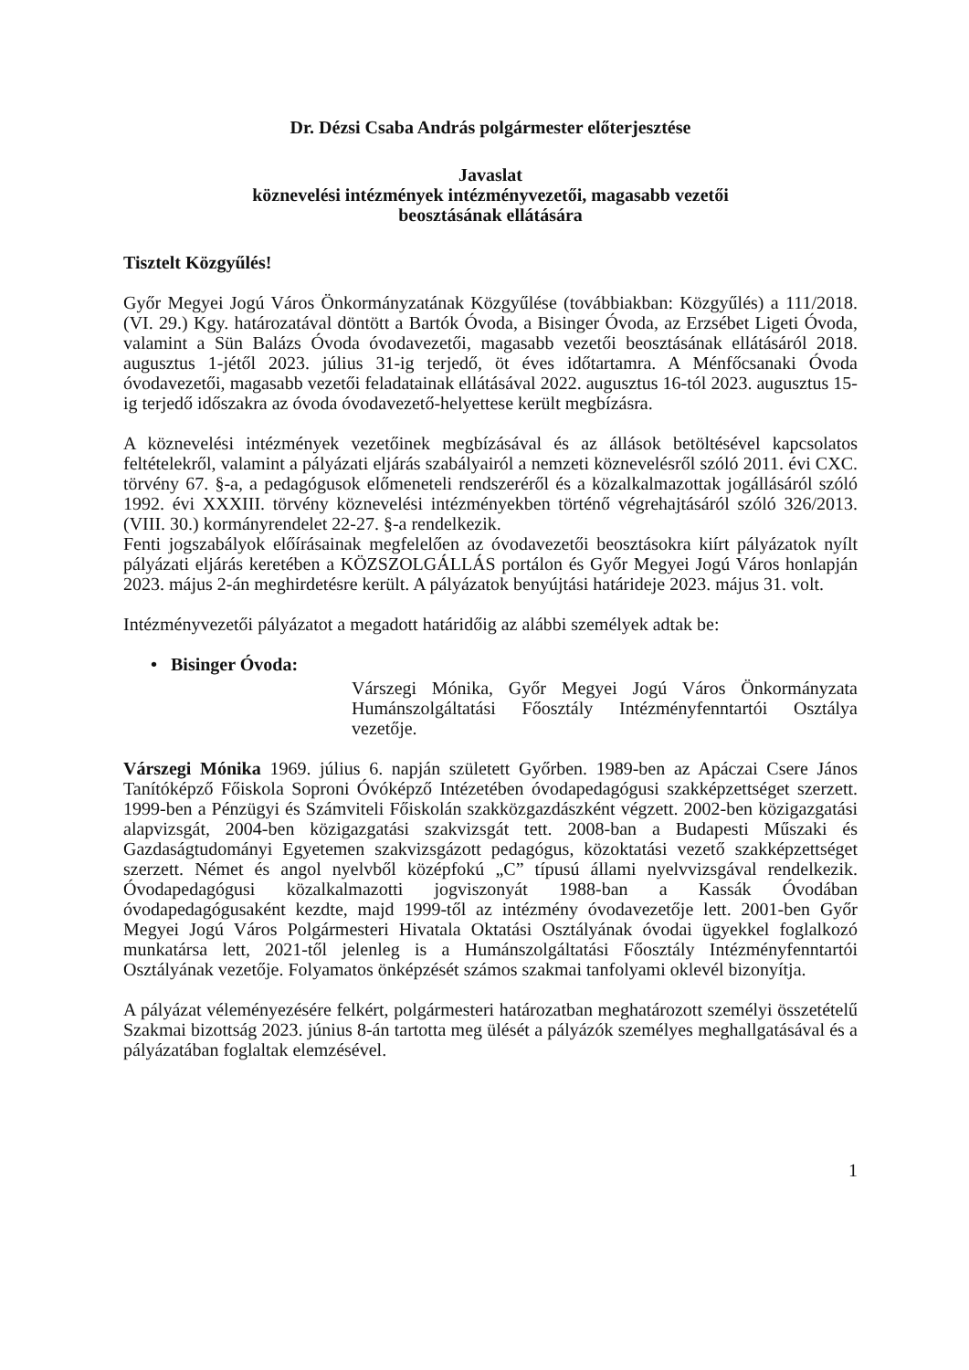Dr. Dézsi Csaba András polgármester előterjesztése
Javaslat
köznevelési intézmények intézményvezetői, magasabb vezetői
beosztásának ellátására
Tisztelt Közgyűlés!
Győr Megyei Jogú Város Önkormányzatának Közgyűlése (továbbiakban: Közgyűlés) a 111/2018. (VI. 29.) Kgy. határozatával döntött a Bartók Óvoda, a Bisinger Óvoda, az Erzsébet Ligeti Óvoda, valamint a Sün Balázs Óvoda óvodavezetői, magasabb vezetői beosztásának ellátásáról 2018. augusztus 1-jétől 2023. július 31-ig terjedő, öt éves időtartamra. A Ménfőcsanaki Óvoda óvodavezetői, magasabb vezetői feladatainak ellátásával 2022. augusztus 16-tól 2023. augusztus 15-ig terjedő időszakra az óvoda óvodavezető-helyettese került megbízásra.
A köznevelési intézmények vezetőinek megbízásával és az állások betöltésével kapcsolatos feltételekről, valamint a pályázati eljárás szabályairól a nemzeti köznevelésről szóló 2011. évi CXC. törvény 67. §-a, a pedagógusok előmeneteli rendszeréről és a közalkalmazottak jogállásáról szóló 1992. évi XXXIII. törvény köznevelési intézményekben történő végrehajtásáról szóló 326/2013. (VIII. 30.) kormányrendelet 22-27. §-a rendelkezik.
Fenti jogszabályok előírásainak megfelelően az óvodavezetői beosztásokra kiírt pályázatok nyílt pályázati eljárás keretében a KÖZSZOLGÁLLÁS portálon és Győr Megyei Jogú Város honlapján 2023. május 2-án meghirdetésre került. A pályázatok benyújtási határideje 2023. május 31. volt.
Intézményvezetői pályázatot a megadott határidőig az alábbi személyek adtak be:
• Bisinger Óvoda:
Várszegi Mónika, Győr Megyei Jogú Város Önkormányzata Humánszolgáltatási Főosztály Intézményfenntartói Osztálya vezetője.
Várszegi Mónika 1969. július 6. napján született Győrben. 1989-ben az Apáczai Csere János Tanítóképző Főiskola Soproni Óvóképző Intézetében óvodapedagógusi szakképzettséget szerzett. 1999-ben a Pénzügyi és Számviteli Főiskolán szakközgazdászként végzett. 2002-ben közigazgatási alapvizsgát, 2004-ben közigazgatási szakvizsgát tett. 2008-ban a Budapesti Műszaki és Gazdaságtudományi Egyetemen szakvizsgázott pedagógus, közoktatási vezető szakképzettséget szerzett. Német és angol nyelvből középfokú „C” típusú állami nyelvvizsgával rendelkezik. Óvodapedagógusi közalkalmazotti jogviszonyát 1988-ban a Kassák Óvodában óvodapedagógusaként kezdte, majd 1999-től az intézmény óvodavezetője lett. 2001-ben Győr Megyei Jogú Város Polgármesteri Hivatala Oktatási Osztályának óvodai ügyekkel foglalkozó munkatársa lett, 2021-től jelenleg is a Humánszolgáltatási Főosztály Intézményfenntartói Osztályának vezetője. Folyamatos önképzését számos szakmai tanfolyami oklevél bizonyítja.
A pályázat véleményezésére felkért, polgármesteri határozatban meghatározott személyi összetételű Szakmai bizottság 2023. június 8-án tartotta meg ülését a pályázók személyes meghallgatásával és a pályázatában foglaltak elemzésével.
1